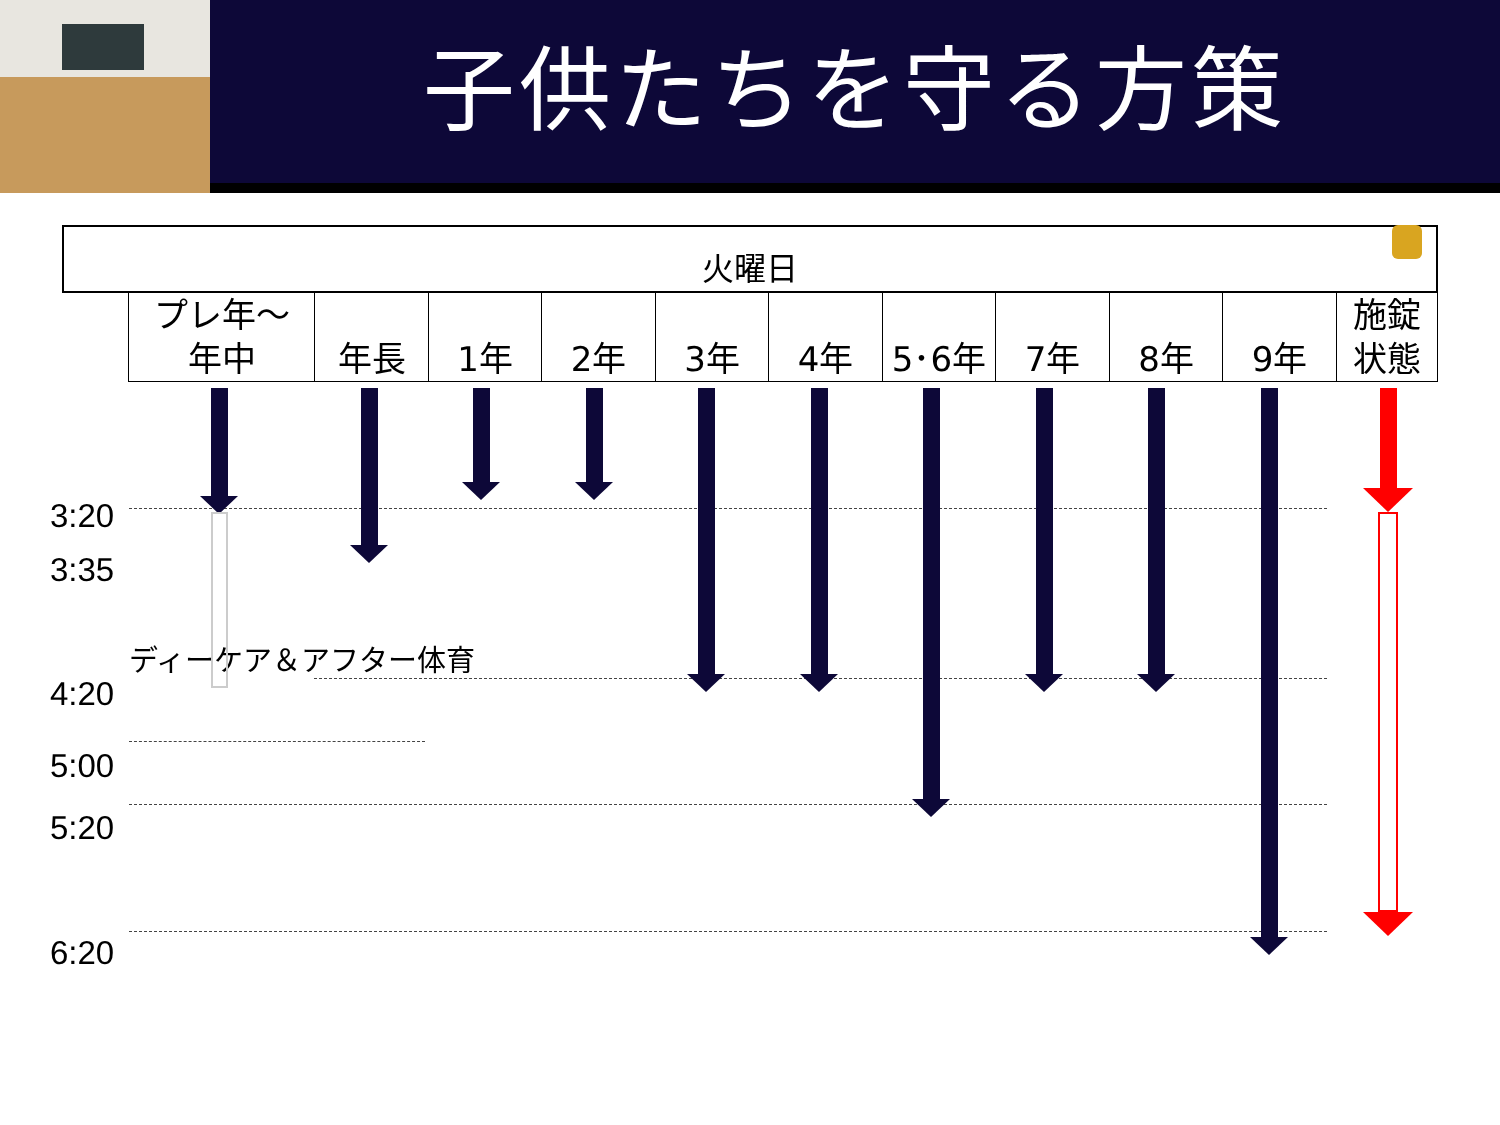子供たちを守る方策
| 火曜日 | | | | | | | | | | | |
| --- | --- | --- | --- | --- | --- | --- | --- | --- | --- | --- | --- |
| | プレ年～ 年中 | 年長 | 1年 | 2年 | 3年 | 4年 | 5･6年 | 7年 | 8年 | 9年 | 施錠 状態 |
3:20
3:35
ディーケア＆アフター体育
4:20
5:00
5:20
6:20